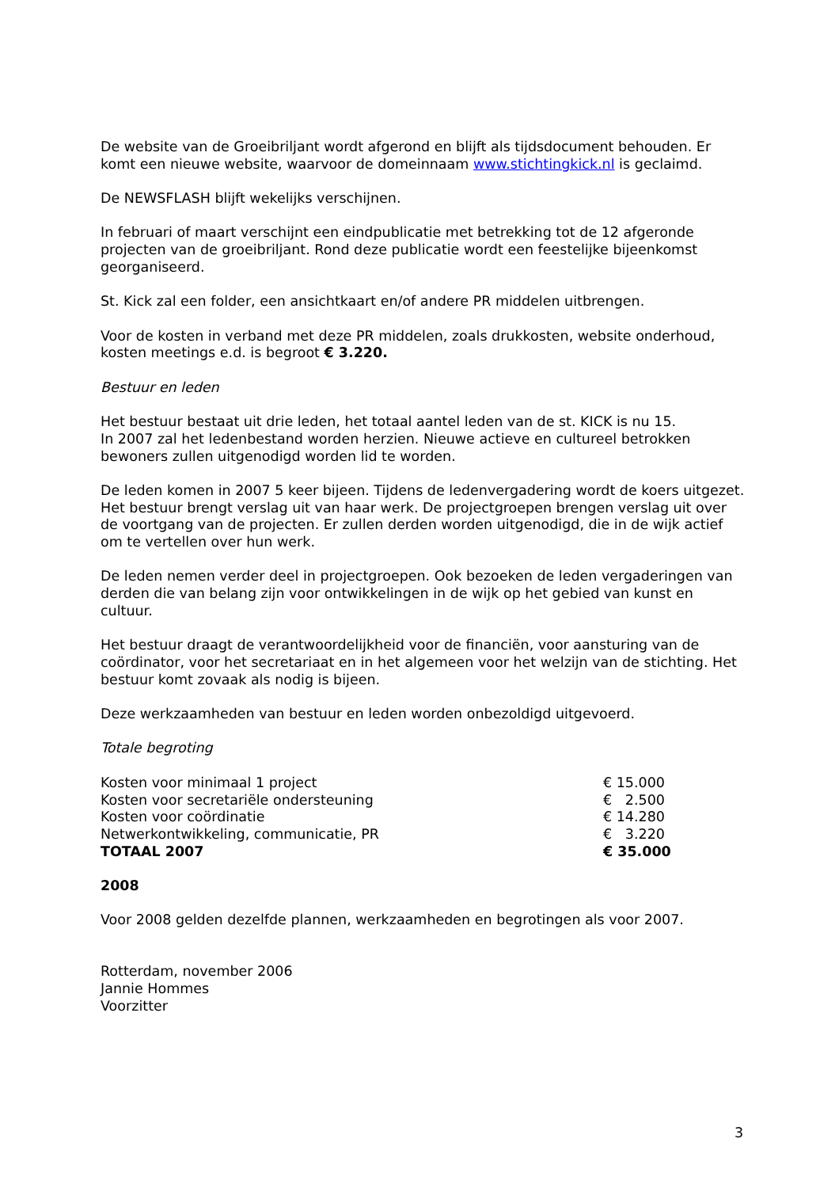De website van de Groeibriljant wordt afgerond en blijft als tijdsdocument behouden. Er komt een nieuwe website, waarvoor de domeinnaam www.stichtingkick.nl is geclaimd.
De NEWSFLASH blijft wekelijks verschijnen.
In februari of maart verschijnt een eindpublicatie met betrekking tot de 12 afgeronde projecten van de groeibriljant. Rond deze publicatie wordt een feestelijke bijeenkomst georganiseerd.
St. Kick zal een folder, een ansichtkaart en/of andere PR middelen uitbrengen.
Voor de kosten in verband met deze PR middelen, zoals drukkosten, website onderhoud, kosten meetings e.d. is begroot € 3.220.
Bestuur en leden
Het bestuur bestaat uit drie leden, het totaal aantel leden van de st. KICK is nu 15.
In 2007 zal het ledenbestand worden herzien. Nieuwe actieve en cultureel betrokken bewoners zullen uitgenodigd worden lid te worden.
De leden komen in 2007 5 keer bijeen. Tijdens de ledenvergadering wordt de koers uitgezet. Het bestuur brengt verslag uit van haar werk. De projectgroepen brengen verslag uit over de voortgang van de projecten. Er zullen derden worden uitgenodigd, die in de wijk actief om te vertellen over hun werk.
De leden nemen verder deel in projectgroepen. Ook bezoeken de leden vergaderingen van derden die van belang zijn voor ontwikkelingen in de wijk op het gebied van kunst en cultuur.
Het bestuur draagt de verantwoordelijkheid voor de financiën, voor aansturing van de coördinator, voor het secretariaat en in het algemeen voor het welzijn van de stichting. Het bestuur komt zovaak als nodig is bijeen.
Deze werkzaamheden van bestuur en leden worden onbezoldigd uitgevoerd.
Totale begroting
| Kosten voor minimaal 1 project | € 15.000 |
| Kosten voor secretariële ondersteuning | € 2.500 |
| Kosten voor coördinatie | € 14.280 |
| Netwerkontwikkeling, communicatie, PR | € 3.220 |
| TOTAAL 2007 | € 35.000 |
2008
Voor 2008 gelden dezelfde plannen, werkzaamheden en begrotingen als voor 2007.
Rotterdam, november 2006
Jannie Hommes
Voorzitter
3